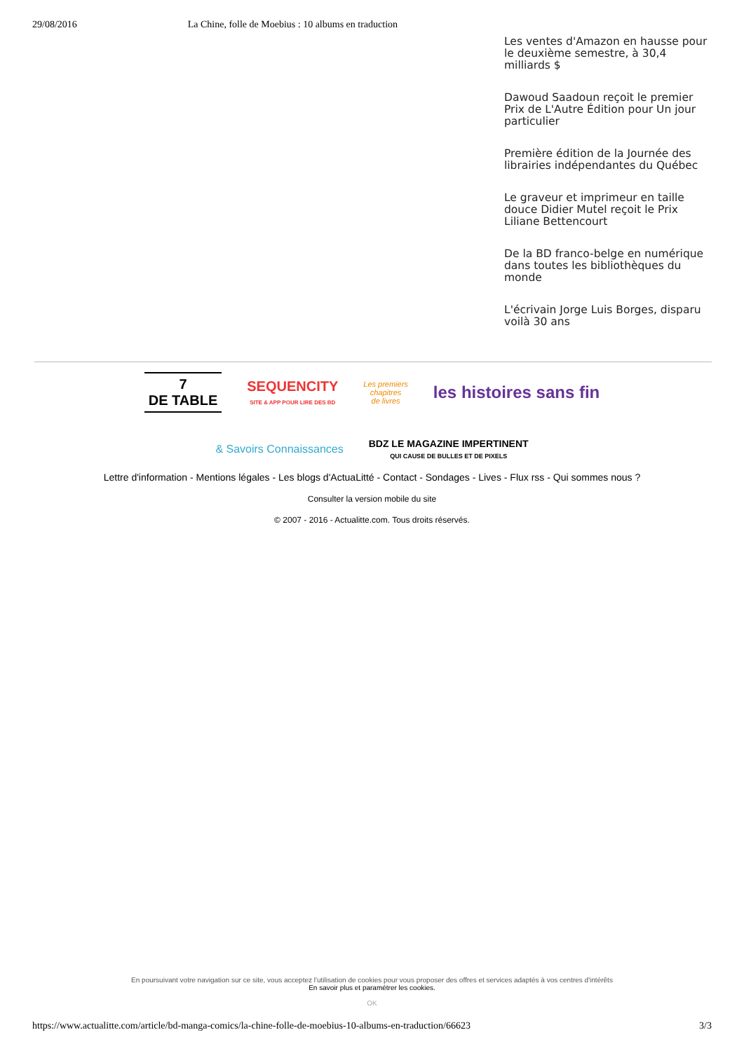29/08/2016 La Chine, folle de Moebius : 10 albums en traduction
Les ventes d'Amazon en hausse pour le deuxième semestre, à 30,4 milliards $
Dawoud Saadoun reçoit le premier Prix de L'Autre Édition pour Un jour particulier
Première édition de la Journée des librairies indépendantes du Québec
Le graveur et imprimeur en taille douce Didier Mutel reçoit le Prix Liliane Bettencourt
De la BD franco-belge en numérique dans toutes les bibliothèques du monde
L'écrivain Jorge Luis Borges, disparu voilà 30 ans
7
DE TABLE
SEQUENCITY
SITE & APP POUR LIRE DES BD
Les premiers
chapitres
de livres
les histoires sans fin
& Savoirs Connaissances
BDZ LE MAGAZINE IMPERTINENT
QUI CAUSE DE BULLES ET DE PIXELS
Lettre d'information - Mentions légales - Les blogs d'ActuaLitté - Contact - Sondages - Lives - Flux rss - Qui sommes nous ?
Consulter la version mobile du site
© 2007 - 2016 - Actualitte.com. Tous droits réservés.
En poursuivant votre navigation sur ce site, vous acceptez l'utilisation de cookies pour vous proposer des offres et services adaptés à vos centres d'intérêts
En savoir plus et paramétrer les cookies.
OK
https://www.actualitte.com/article/bd-manga-comics/la-chine-folle-de-moebius-10-albums-en-traduction/66623 3/3